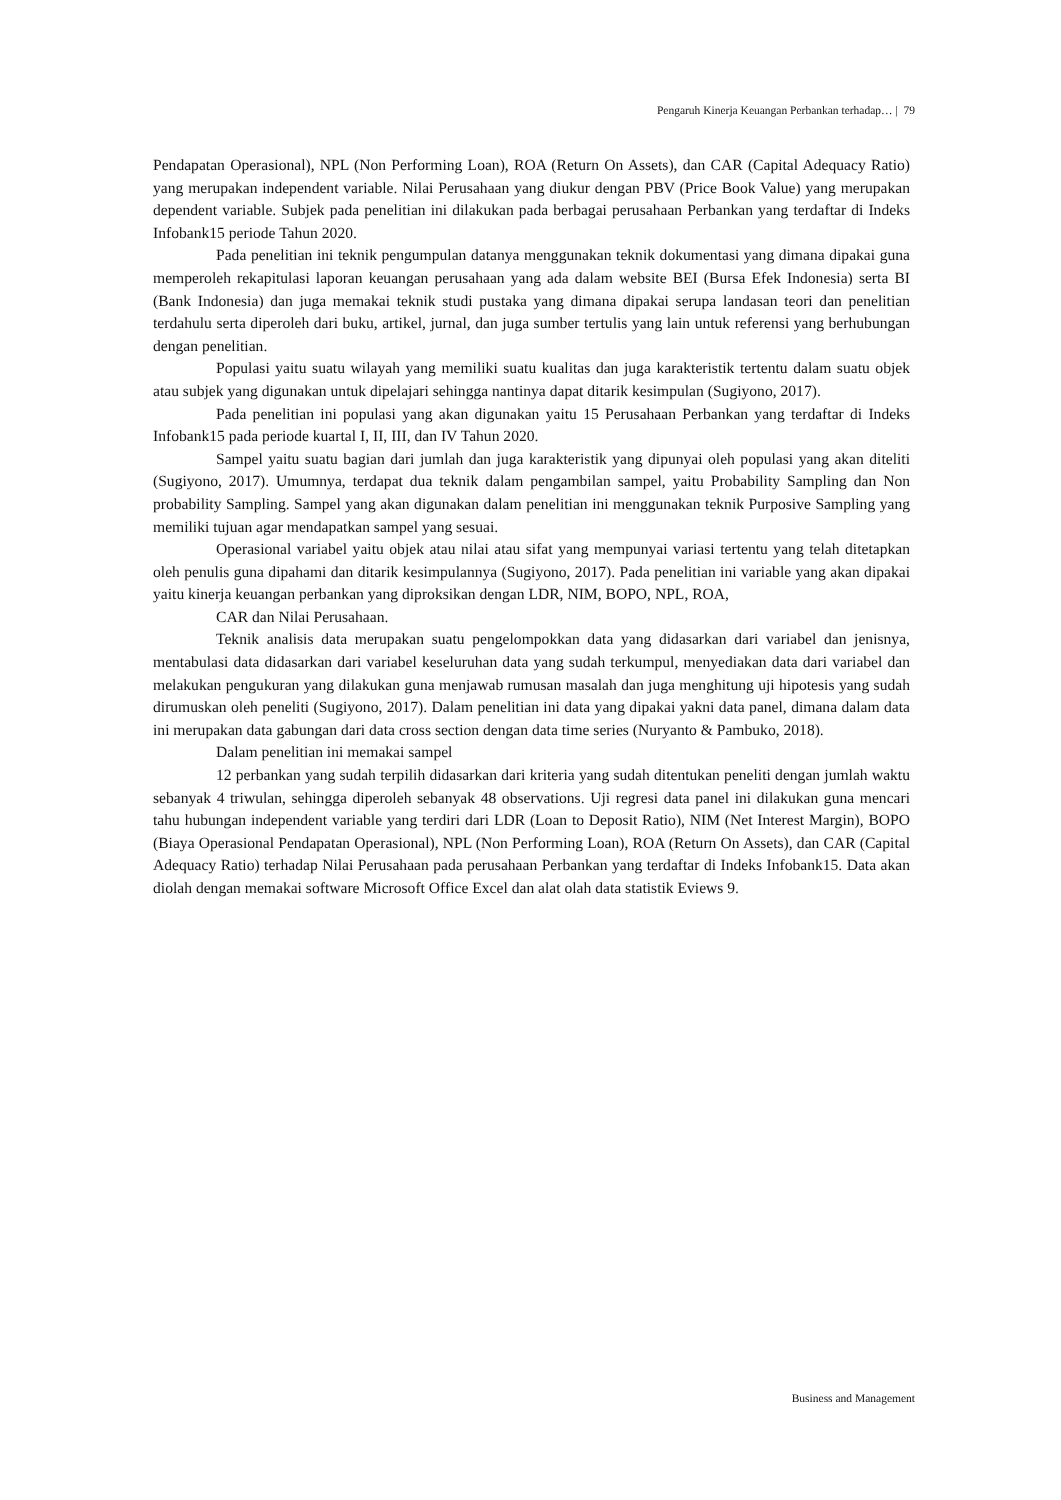Pengaruh Kinerja Keuangan Perbankan terhadap… | 79
Pendapatan Operasional), NPL (Non Performing Loan), ROA (Return On Assets), dan CAR (Capital Adequacy Ratio) yang merupakan independent variable. Nilai Perusahaan yang diukur dengan PBV (Price Book Value) yang merupakan dependent variable. Subjek pada penelitian ini dilakukan pada berbagai perusahaan Perbankan yang terdaftar di Indeks Infobank15 periode Tahun 2020.
Pada penelitian ini teknik pengumpulan datanya menggunakan teknik dokumentasi yang dimana dipakai guna memperoleh rekapitulasi laporan keuangan perusahaan yang ada dalam website BEI (Bursa Efek Indonesia) serta BI (Bank Indonesia) dan juga memakai teknik studi pustaka yang dimana dipakai serupa landasan teori dan penelitian terdahulu serta diperoleh dari buku, artikel, jurnal, dan juga sumber tertulis yang lain untuk referensi yang berhubungan dengan penelitian.
Populasi yaitu suatu wilayah yang memiliki suatu kualitas dan juga karakteristik tertentu dalam suatu objek atau subjek yang digunakan untuk dipelajari sehingga nantinya dapat ditarik kesimpulan (Sugiyono, 2017).
Pada penelitian ini populasi yang akan digunakan yaitu 15 Perusahaan Perbankan yang terdaftar di Indeks Infobank15 pada periode kuartal I, II, III, dan IV Tahun 2020.
Sampel yaitu suatu bagian dari jumlah dan juga karakteristik yang dipunyai oleh populasi yang akan diteliti (Sugiyono, 2017). Umumnya, terdapat dua teknik dalam pengambilan sampel, yaitu Probability Sampling dan Non probability Sampling. Sampel yang akan digunakan dalam penelitian ini menggunakan teknik Purposive Sampling yang memiliki tujuan agar mendapatkan sampel yang sesuai.
Operasional variabel yaitu objek atau nilai atau sifat yang mempunyai variasi tertentu yang telah ditetapkan oleh penulis guna dipahami dan ditarik kesimpulannya (Sugiyono, 2017). Pada penelitian ini variable yang akan dipakai yaitu kinerja keuangan perbankan yang diproksikan dengan LDR, NIM, BOPO, NPL, ROA,
CAR dan Nilai Perusahaan.
Teknik analisis data merupakan suatu pengelompokkan data yang didasarkan dari variabel dan jenisnya, mentabulasi data didasarkan dari variabel keseluruhan data yang sudah terkumpul, menyediakan data dari variabel dan melakukan pengukuran yang dilakukan guna menjawab rumusan masalah dan juga menghitung uji hipotesis yang sudah dirumuskan oleh peneliti (Sugiyono, 2017). Dalam penelitian ini data yang dipakai yakni data panel, dimana dalam data ini merupakan data gabungan dari data cross section dengan data time series (Nuryanto & Pambuko, 2018).
Dalam penelitian ini memakai sampel
12 perbankan yang sudah terpilih didasarkan dari kriteria yang sudah ditentukan peneliti dengan jumlah waktu sebanyak 4 triwulan, sehingga diperoleh sebanyak 48 observations. Uji regresi data panel ini dilakukan guna mencari tahu hubungan independent variable yang terdiri dari LDR (Loan to Deposit Ratio), NIM (Net Interest Margin), BOPO (Biaya Operasional Pendapatan Operasional), NPL (Non Performing Loan), ROA (Return On Assets), dan CAR (Capital Adequacy Ratio) terhadap Nilai Perusahaan pada perusahaan Perbankan yang terdaftar di Indeks Infobank15. Data akan diolah dengan memakai software Microsoft Office Excel dan alat olah data statistik Eviews 9.
Business and Management